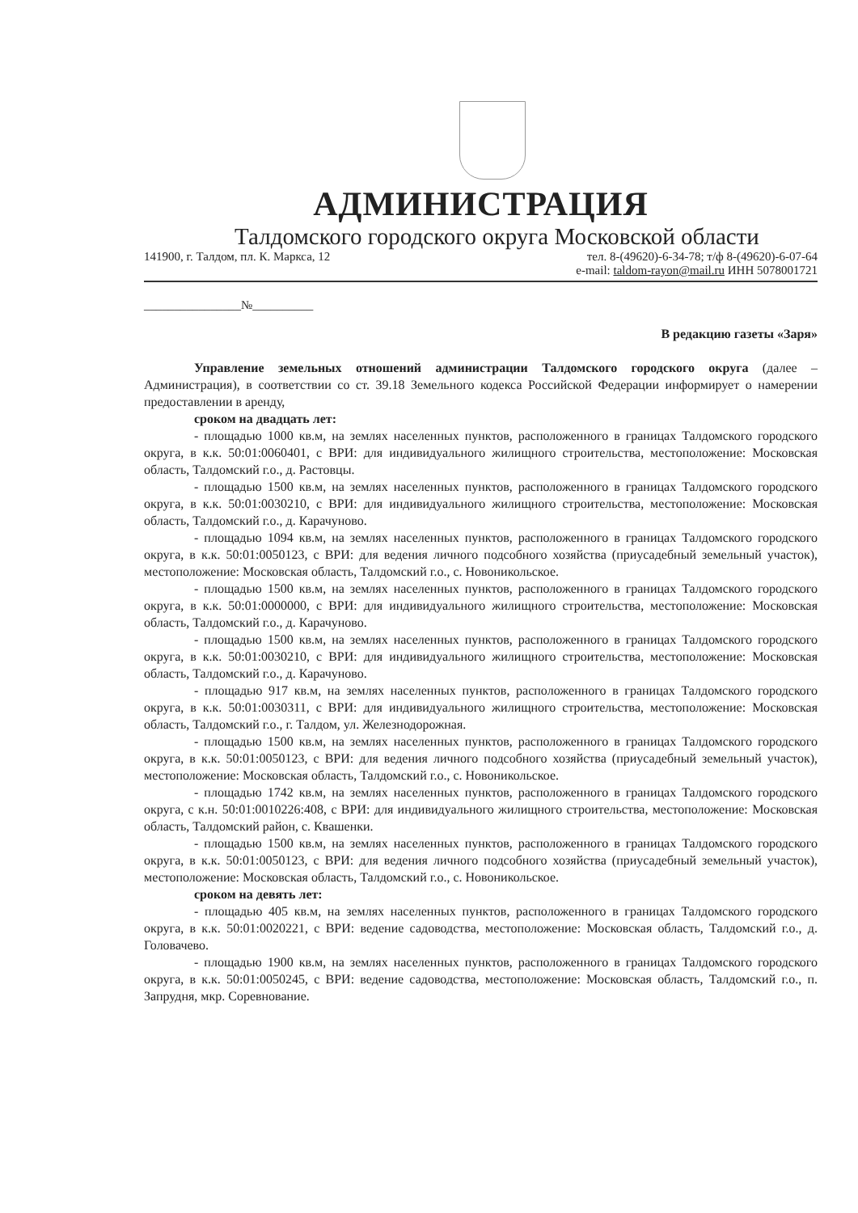АДМИНИСТРАЦИЯ
Талдомского городского округа Московской области
141900, г. Талдом, пл. К. Маркса, 12
тел. 8-(49620)-6-34-78; т/ф 8-(49620)-6-07-64
e-mail: taldom-rayon@mail.ru ИНН 5078001721
________________№__________
В редакцию газеты «Заря»
Управление земельных отношений администрации Талдомского городского округа (далее – Администрация), в соответствии со ст. 39.18 Земельного кодекса Российской Федерации информирует о намерении предоставлении в аренду,
сроком на двадцать лет:
- площадью 1000 кв.м, на землях населенных пунктов, расположенного в границах Талдомского городского округа, в к.к. 50:01:0060401, с ВРИ: для индивидуального жилищного строительства, местоположение: Московская область, Талдомский г.о., д. Растовцы.
- площадью 1500 кв.м, на землях населенных пунктов, расположенного в границах Талдомского городского округа, в к.к. 50:01:0030210, с ВРИ: для индивидуального жилищного строительства, местоположение: Московская область, Талдомский г.о., д. Карачуново.
- площадью 1094 кв.м, на землях населенных пунктов, расположенного в границах Талдомского городского округа, в к.к. 50:01:0050123, с ВРИ: для ведения личного подсобного хозяйства (приусадебный земельный участок), местоположение: Московская область, Талдомский г.о., с. Новоникольское.
- площадью 1500 кв.м, на землях населенных пунктов, расположенного в границах Талдомского городского округа, в к.к. 50:01:0000000, с ВРИ: для индивидуального жилищного строительства, местоположение: Московская область, Талдомский г.о., д. Карачуново.
- площадью 1500 кв.м, на землях населенных пунктов, расположенного в границах Талдомского городского округа, в к.к. 50:01:0030210, с ВРИ: для индивидуального жилищного строительства, местоположение: Московская область, Талдомский г.о., д. Карачуново.
- площадью 917 кв.м, на землях населенных пунктов, расположенного в границах Талдомского городского округа, в к.к. 50:01:0030311, с ВРИ: для индивидуального жилищного строительства, местоположение: Московская область, Талдомский г.о., г. Талдом, ул. Железнодорожная.
- площадью 1500 кв.м, на землях населенных пунктов, расположенного в границах Талдомского городского округа, в к.к. 50:01:0050123, с ВРИ: для ведения личного подсобного хозяйства (приусадебный земельный участок), местоположение: Московская область, Талдомский г.о., с. Новоникольское.
- площадью 1742 кв.м, на землях населенных пунктов, расположенного в границах Талдомского городского округа, с к.н. 50:01:0010226:408, с ВРИ: для индивидуального жилищного строительства, местоположение: Московская область, Талдомский район, с. Квашенки.
- площадью 1500 кв.м, на землях населенных пунктов, расположенного в границах Талдомского городского округа, в к.к. 50:01:0050123, с ВРИ: для ведения личного подсобного хозяйства (приусадебный земельный участок), местоположение: Московская область, Талдомский г.о., с. Новоникольское.
сроком на девять лет:
- площадью 405 кв.м, на землях населенных пунктов, расположенного в границах Талдомского городского округа, в к.к. 50:01:0020221, с ВРИ: ведение садоводства, местоположение: Московская область, Талдомский г.о., д. Головачево.
- площадью 1900 кв.м, на землях населенных пунктов, расположенного в границах Талдомского городского округа, в к.к. 50:01:0050245, с ВРИ: ведение садоводства, местоположение: Московская область, Талдомский г.о., п. Запрудня, мкр. Соревнование.